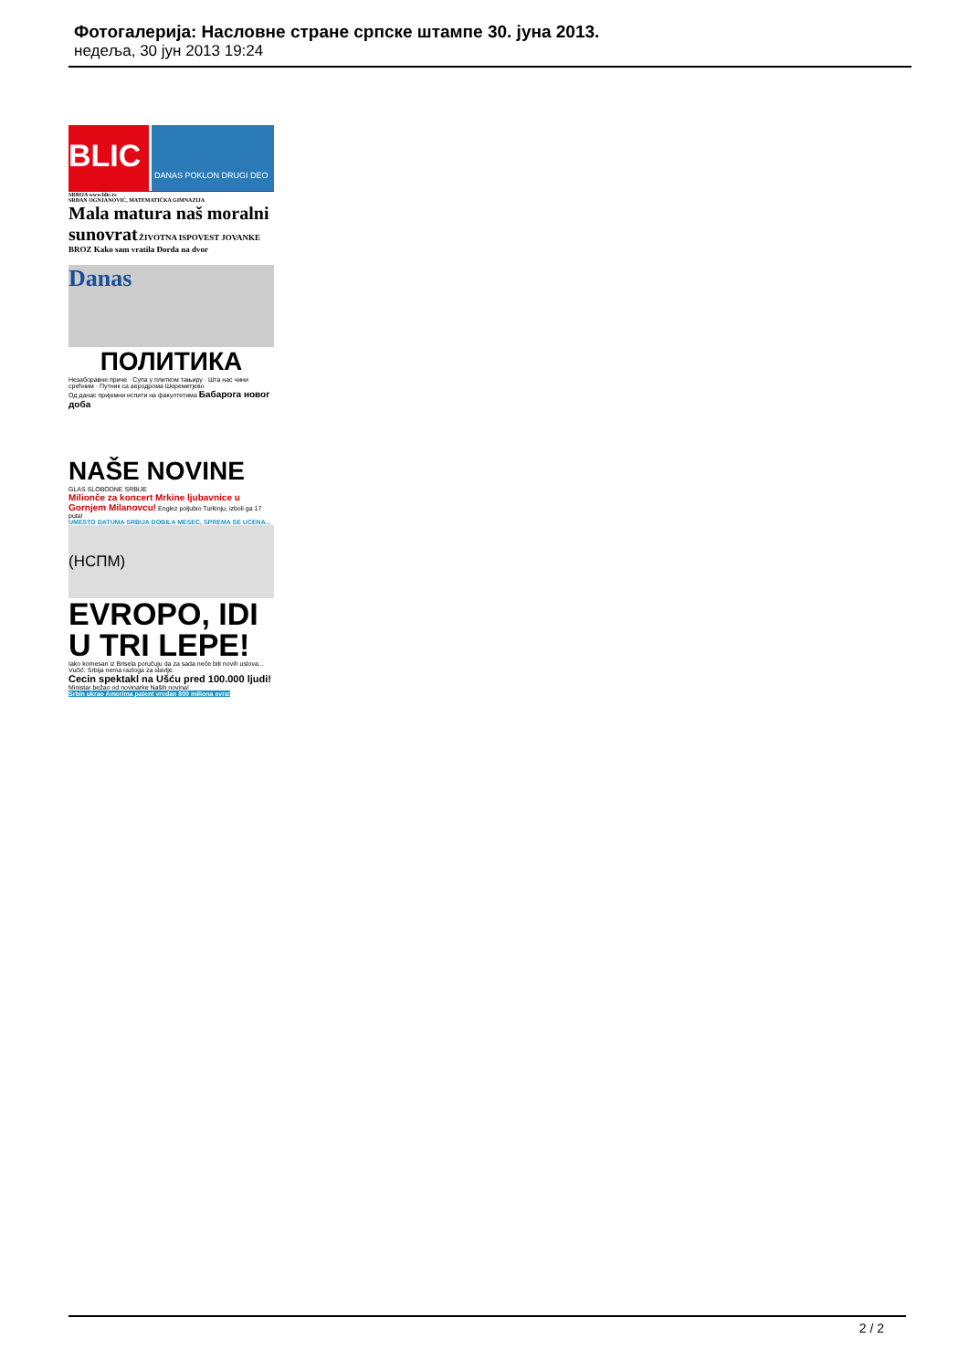Фотогалерија: Насловне стране српске штампе 30. јуна 2013.
недеља, 30 јун 2013 19:24
BLIC
DANAS POKLON DRUGI DEO
SRBIJA www.blic.rs
SRĐAN OGNJANOVIĆ, MATEMATIČKA GIMNAZIJA
Mala matura naš moralni sunovrat ŽIVOTNA ISPOVEST JOVANKE BROZ Kako sam vratila Đorda na dvor
Danas
ПОЛИТИКА
Незаборавне приче · Супа у плитком тањиру · Шта нас чини срећним · Путник са аеродрома Шереметјево
Од данас пријемни испити на факултетима Бабарога новог доба
NAŠE NOVINE
GLAS SLOBODNE SRBIJE
Milionče za koncert Mrkine ljubavnice u Gornjem Milanovcu! Englez poljubio Turkinju, izboli ga 17 puta!
UMESTO DATUMA SRBIJA DOBILA MESEC, SPREMA SE UCENA...
(НСПМ)
EVROPO, IDI U TRI LEPE!
Iako komesari iz Brisela poručuju da za sada neće biti novih uslova... Vučić: Srbija nema razloga za slavlje.
Cecin spektakl na Ušću pred 100.000 ljudi! Ministar bežao od novinarke Naših novina!
Srbin ukrao Amerima patent vredan 800 miliona evra!
2 / 2